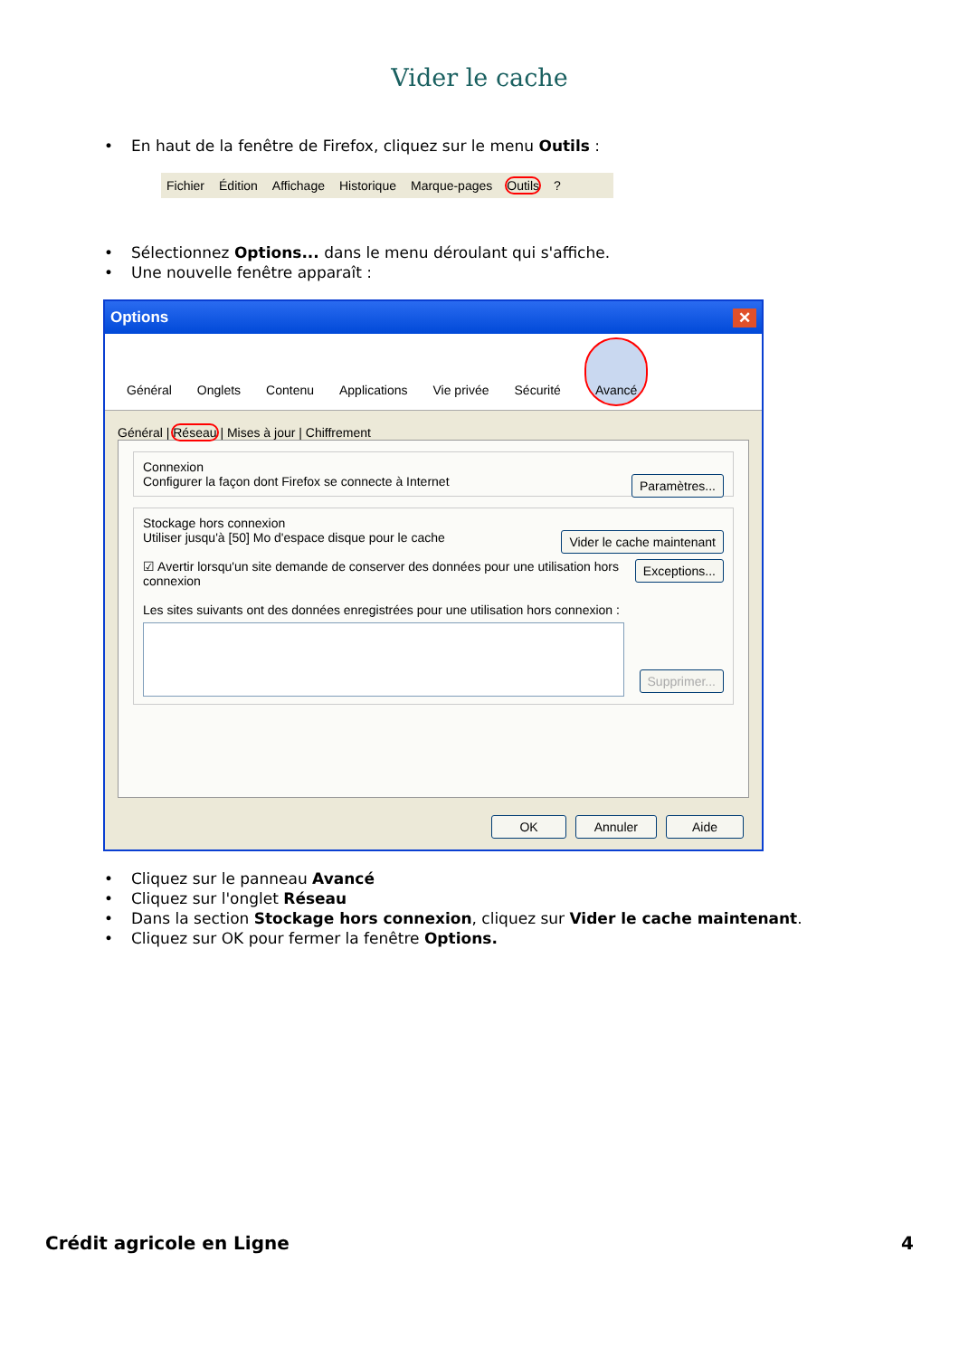Vider le cache
• En haut de la fenêtre de Firefox, cliquez sur le menu Outils :
Fichier Édition Affichage Historique Marque-pages Outils?
• Sélectionnez Options... dans le menu déroulant qui s'affiche.
• Une nouvelle fenêtre apparaît :
Options ✕
Général Onglets Contenu Applications Vie privée Sécurité Avancé
Général | Réseau | Mises à jour | Chiffrement
Connexion
Paramètres... Configurer la façon dont Firefox se connecte à Internet
Stockage hors connexion
Vider le cache maintenant Utiliser jusqu'à [50] Mo d'espace disque pour le cache
Exceptions... ☑ Avertir lorsqu'un site demande de conserver des données pour une utilisation hors connexion
Les sites suivants ont des données enregistrées pour une utilisation hors connexion :
Supprimer...
OK Annuler Aide
• Cliquez sur le panneau Avancé
• Cliquez sur l'onglet Réseau
• Dans la section Stockage hors connexion, cliquez sur Vider le cache maintenant.
• Cliquez sur OK pour fermer la fenêtre Options.
Crédit agricole en Ligne 4